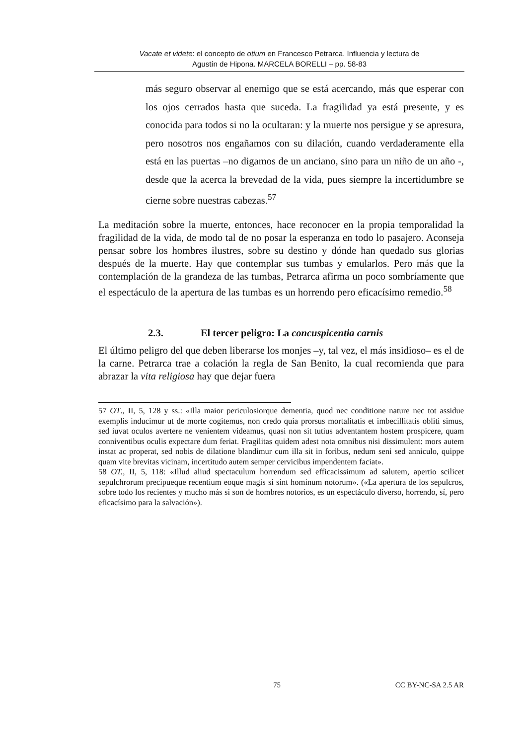Vacate et videte: el concepto de otium en Francesco Petrarca. Influencia y lectura de
Agustín de Hipona. MARCELA BORELLI – pp. 58-83
más seguro observar al enemigo que se está acercando, más que esperar con los ojos cerrados hasta que suceda. La fragilidad ya está presente, y es conocida para todos si no la ocultaran: y la muerte nos persigue y se apresura, pero nosotros nos engañamos con su dilación, cuando verdaderamente ella está en las puertas –no digamos de un anciano, sino para un niño de un año -, desde que la acerca la brevedad de la vida, pues siempre la incertidumbre se cierne sobre nuestras cabezas.<sup>57</sup>
La meditación sobre la muerte, entonces, hace reconocer en la propia temporalidad la fragilidad de la vida, de modo tal de no posar la esperanza en todo lo pasajero. Aconseja pensar sobre los hombres ilustres, sobre su destino y dónde han quedado sus glorias después de la muerte. Hay que contemplar sus tumbas y emularlos. Pero más que la contemplación de la grandeza de las tumbas, Petrarca afirma un poco sombríamente que el espectáculo de la apertura de las tumbas es un horrendo pero eficacísimo remedio.<sup>58</sup>
2.3. El tercer peligro: La concuspicentia carnis
El último peligro del que deben liberarse los monjes –y, tal vez, el más insidioso– es el de la carne. Petrarca trae a colación la regla de San Benito, la cual recomienda que para abrazar la vita religiosa hay que dejar fuera
57 OT., II, 5, 128 y ss.: «Illa maior periculosiorque dementia, quod nec conditione nature nec tot assidue exemplis inducimur ut de morte cogitemus, non credo quia prorsus mortalitatis et imbecillitatis obliti simus, sed iuvat oculos avertere ne venientem videamus, quasi non sit tutius adventantem hostem prospicere, quam conniventibus oculis expectare dum feriat. Fragilitas quidem adest nota omnibus nisi dissimulent: mors autem instat ac properat, sed nobis de dilatione blandimur cum illa sit in foribus, nedum seni sed anniculo, quippe quam vite brevitas vicinam, incertitudo autem semper cervicibus impendentem faciat».
58 OT., II, 5, 118: «Illud aliud spectaculum horrendum sed efficacissimum ad salutem, apertio scilicet sepulchrorum precipueque recentium eoque magis si sint hominum notorum». («La apertura de los sepulcros, sobre todo los recientes y mucho más si son de hombres notorios, es un espectáculo diverso, horrendo, sí, pero eficacísimo para la salvación»).
75 CC BY-NC-SA 2.5 AR